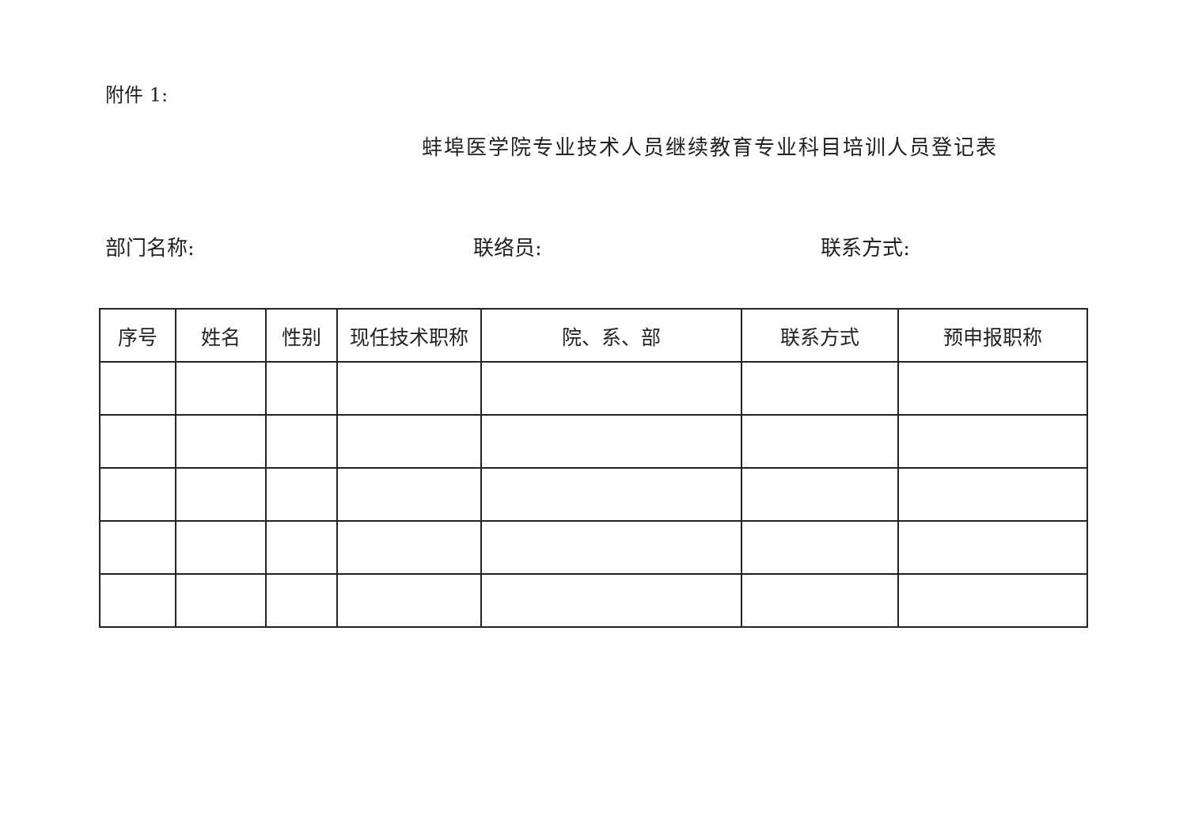附件 1:
蚌埠医学院专业技术人员继续教育专业科目培训人员登记表
部门名称: 联络员: 联系方式:
| 序号 | 姓名 | 性别 | 现任技术职称 | 院、系、部 | 联系方式 | 预申报职称 |
| --- | --- | --- | --- | --- | --- | --- |